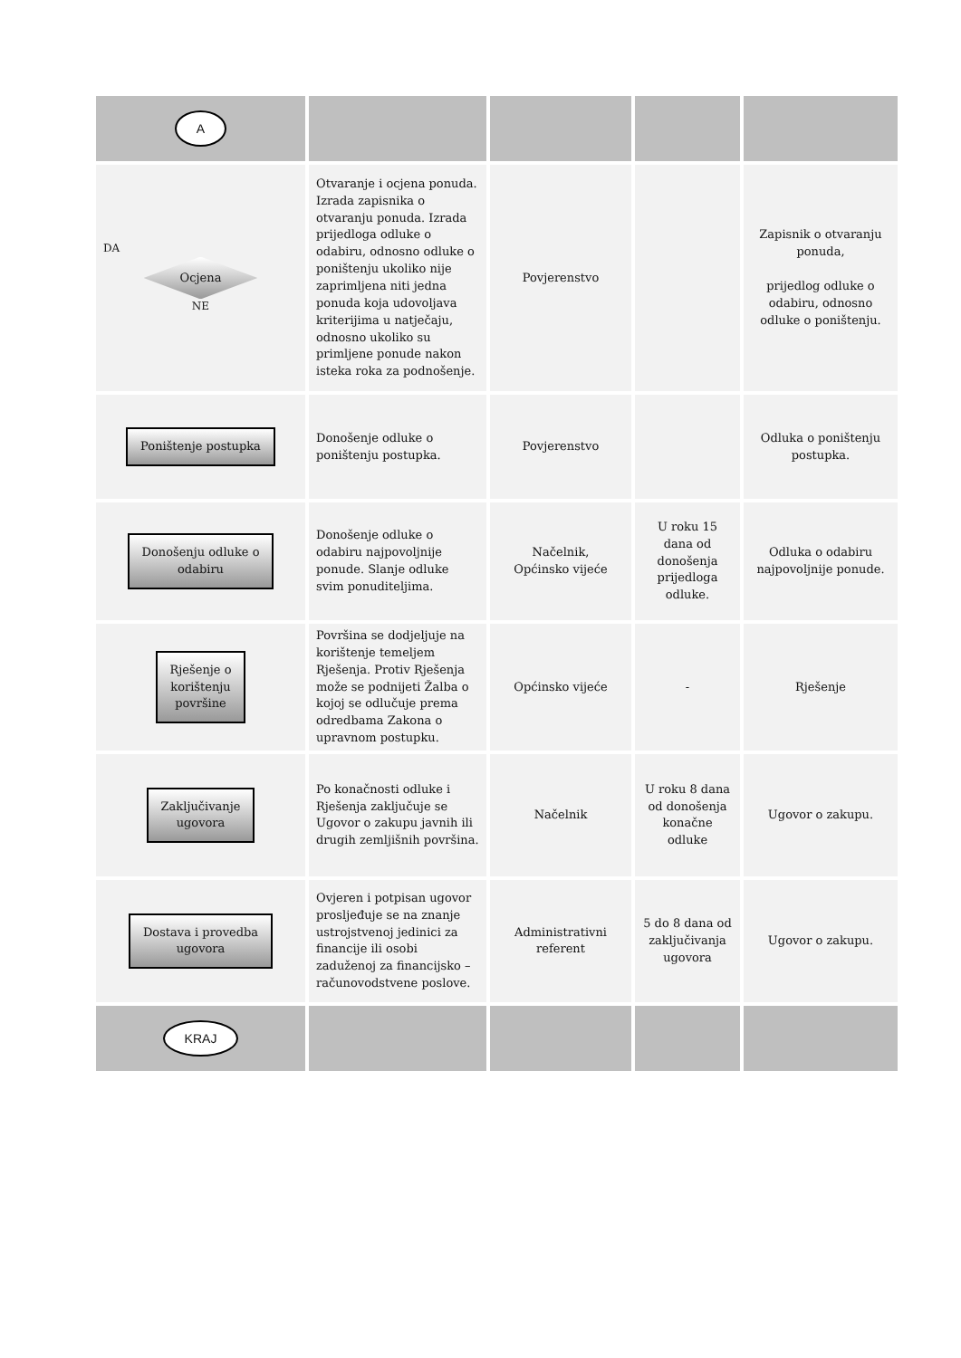| A | | | | |
| DA Ocjena NE | Otvaranje i ocjena ponuda. Izrada zapisnika o otvaranju ponuda. Izrada prijedloga odluke o odabiru, odnosno odluke o poništenju ukoliko nije zaprimljena niti jedna ponuda koja udovoljava kriterijima u natječaju, odnosno ukoliko su primljene ponude nakon isteka roka za podnošenje. | Povjerenstvo | | Zapisnik o otvaranju ponuda, prijedlog odluke o odabiru, odnosno odluke o poništenju. |
| Poništenje postupka | Donošenje odluke o poništenju postupka. | Povjerenstvo | | Odluka o poništenju postupka. |
| Donošenju odluke o odabiru | Donošenje odluke o odabiru najpovoljnije ponude. Slanje odluke svim ponuditeljima. | Načelnik, Općinsko vijeće | U roku 15 dana od donošenja prijedloga odluke. | Odluka o odabiru najpovoljnije ponude. |
| Rješenje o korištenju površine | Površina se dodjeljuje na korištenje temeljem Rješenja. Protiv Rješenja može se podnijeti Žalba o kojoj se odlučuje prema odredbama Zakona o upravnom postupku. | Općinsko vijeće | - | Rješenje |
| Zaključivanje ugovora | Po konačnosti odluke i Rješenja zaključuje se Ugovor o zakupu javnih ili drugih zemljišnih površina. | Načelnik | U roku 8 dana od donošenja konačne odluke | Ugovor o zakupu. |
| Dostava i provedba ugovora | Ovjeren i potpisan ugovor prosljeđuje se na znanje ustrojstvenoj jedinici za financije ili osobi zaduženoj za financijsko – računovodstvene poslove. | Administrativni referent | 5 do 8 dana od zaključivanja ugovora | Ugovor o zakupu. |
| KRAJ | | | | |